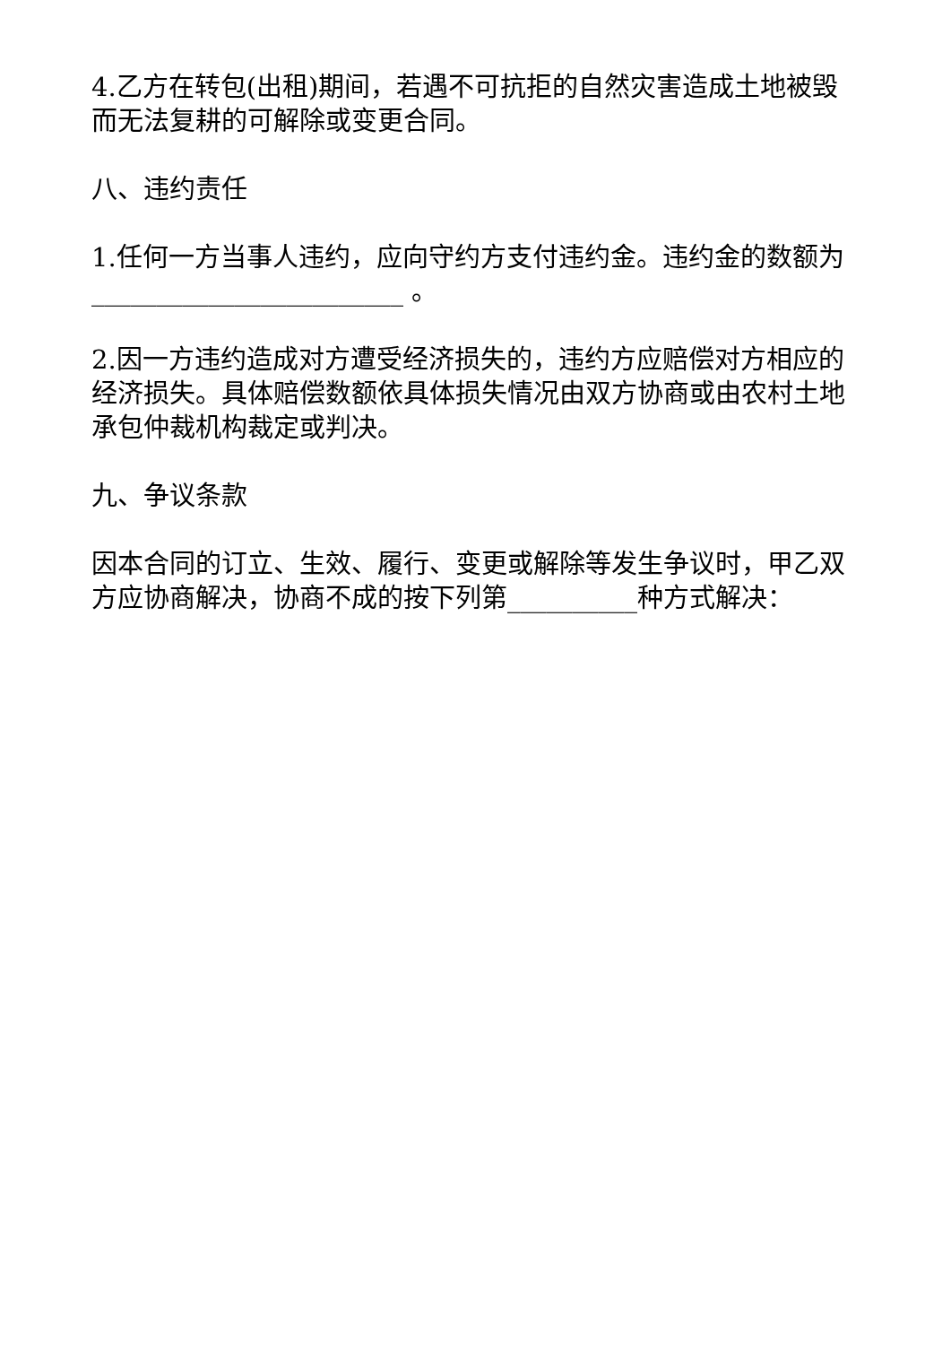4.乙方在转包(出租)期间，若遇不可抗拒的自然灾害造成土地被毁而无法复耕的可解除或变更合同。
八、违约责任
1.任何一方当事人违约，应向守约方支付违约金。违约金的数额为________________________ 。
2.因一方违约造成对方遭受经济损失的，违约方应赔偿对方相应的经济损失。具体赔偿数额依具体损失情况由双方协商或由农村土地承包仲裁机构裁定或判决。
九、争议条款
因本合同的订立、生效、履行、变更或解除等发生争议时，甲乙双方应协商解决，协商不成的按下列第__________种方式解决：